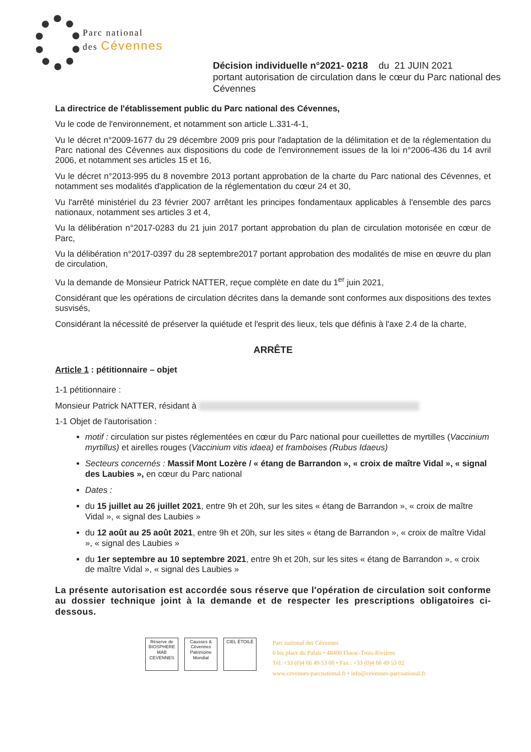Parc national
des Cévennes
Décision individuelle n°2021- 0218 du 21 JUIN 2021
portant autorisation de circulation dans le cœur du Parc national des Cévennes
La directrice de l'établissement public du Parc national des Cévennes,
Vu le code de l'environnement, et notamment son article L.331-4-1,
Vu le décret n°2009-1677 du 29 décembre 2009 pris pour l'adaptation de la délimitation et de la réglementation du Parc national des Cévennes aux dispositions du code de l'environnement issues de la loi n°2006-436 du 14 avril 2006, et notamment ses articles 15 et 16,
Vu le décret n°2013-995 du 8 novembre 2013 portant approbation de la charte du Parc national des Cévennes, et notamment ses modalités d'application de la réglementation du cœur 24 et 30,
Vu l'arrêté ministériel du 23 février 2007 arrêtant les principes fondamentaux applicables à l'ensemble des parcs nationaux, notamment ses articles 3 et 4,
Vu la délibération n°2017-0283 du 21 juin 2017 portant approbation du plan de circulation motorisée en cœur de Parc,
Vu la délibération n°2017-0397 du 28 septembre2017 portant approbation des modalités de mise en œuvre du plan de circulation,
Vu la demande de Monsieur Patrick NATTER, reçue complète en date du 1<sup>er</sup> juin 2021,
Considérant que les opérations de circulation décrites dans la demande sont conformes aux dispositions des textes susvisés,
Considérant la nécessité de préserver la quiétude et l'esprit des lieux, tels que définis à l'axe 2.4 de la charte,
ARRÊTE
Article 1 : pétitionnaire – objet
1-1 pétitionnaire :
Monsieur Patrick NATTER, résidant à
1-1 Objet de l'autorisation :
motif : circulation sur pistes réglementées en cœur du Parc national pour cueillettes de myrtilles (Vaccinium myrtillus) et airelles rouges (Vaccinium vitis idaea) et framboises (Rubus Idaeus)
Secteurs concernés : Massif Mont Lozère / « étang de Barrandon », « croix de maître Vidal », « signal des Laubies », en cœur du Parc national
Dates :
du 15 juillet au 26 juillet 2021, entre 9h et 20h, sur les sites « étang de Barrandon », « croix de maître Vidal », « signal des Laubies »
du 12 août au 25 août 2021, entre 9h et 20h, sur les sites « étang de Barrandon », « croix de maître Vidal », « signal des Laubies »
du 1er septembre au 10 septembre 2021, entre 9h et 20h, sur les sites « étang de Barrandon », « croix de maître Vidal », « signal des Laubies »
La présente autorisation est accordée sous réserve que l'opération de circulation soit conforme au dossier technique joint à la demande et de respecter les prescriptions obligatoires ci-dessous.
Réserve de BIOSPHERE
MAB
CEVENNES
Causses & Cévennes
Patrimoine Mondial
CIEL ÉTOILÉ
Parc national des Cévennes
6 bis place du Palais • 48400 Florac-Trois-Rivières
Tél. +33 (0)4 66 49 53 00 • Fax : +33 (0)4 66 49 53 02
www.cevennes-parcnational.fr • info@cevennes-parcnational.fr